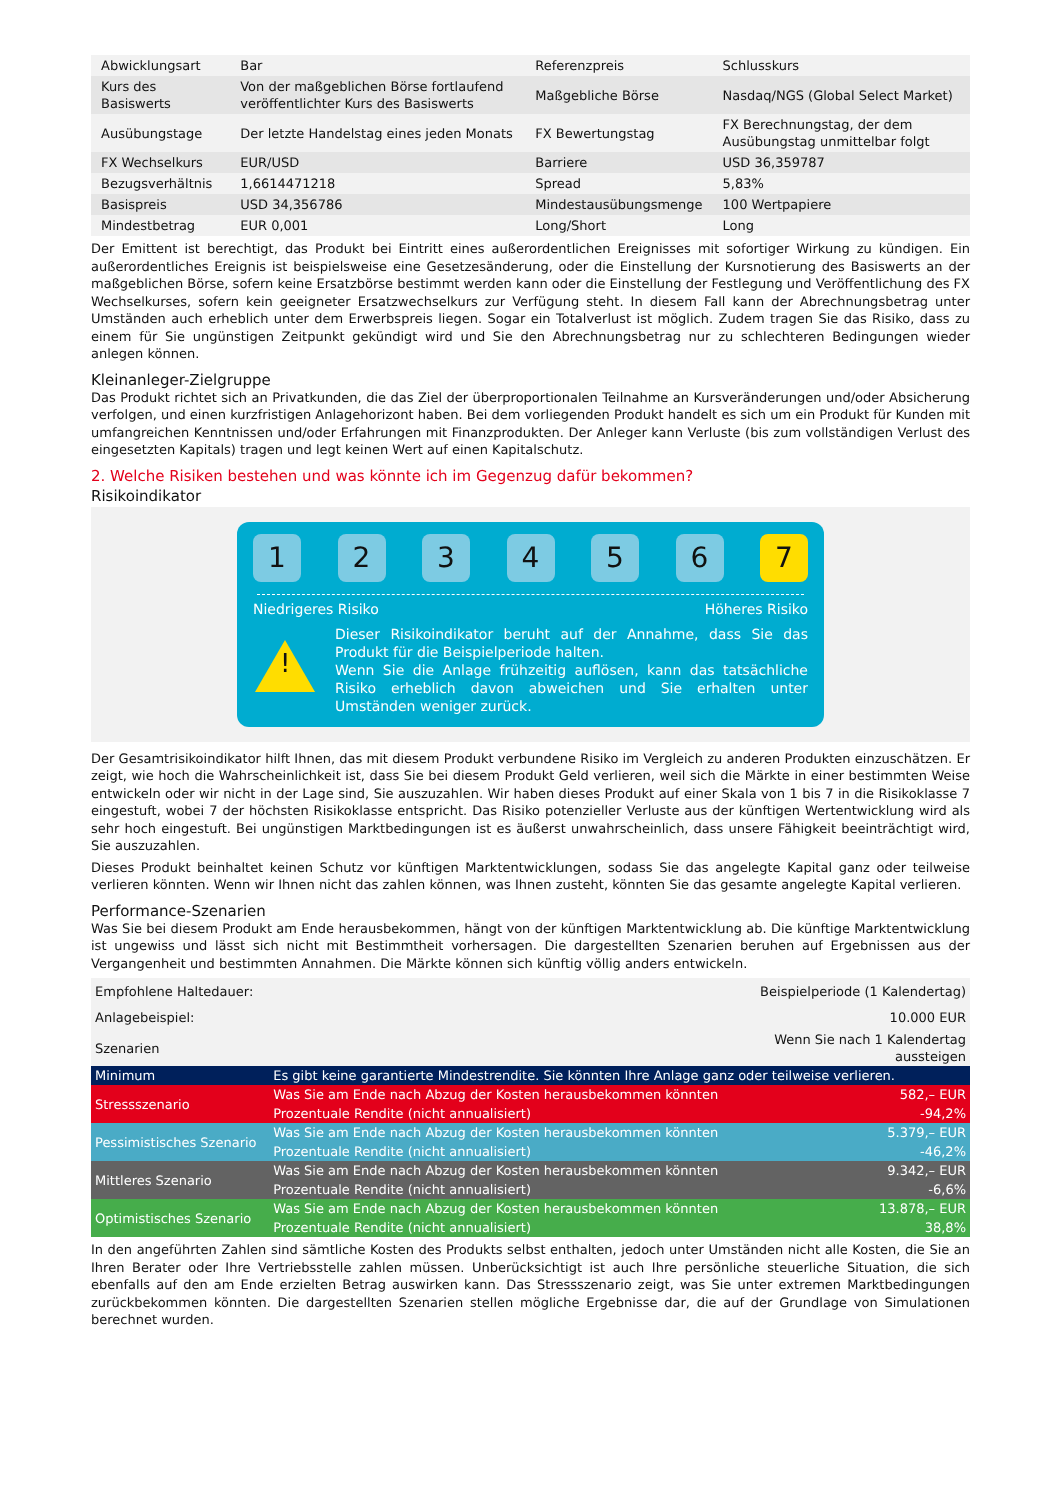| Abwicklungsart | Bar | Referenzpreis | Schlusskurs |
| Kurs des Basiswerts | Von der maßgeblichen Börse fortlaufend veröffentlichter Kurs des Basiswerts | Maßgebliche Börse | Nasdaq/NGS (Global Select Market) |
| Ausübungstage | Der letzte Handelstag eines jeden Monats | FX Bewertungstag | FX Berechnungstag, der dem Ausübungstag unmittelbar folgt |
| FX Wechselkurs | EUR/USD | Barriere | USD 36,359787 |
| Bezugsverhältnis | 1,6614471218 | Spread | 5,83% |
| Basispreis | USD 34,356786 | Mindestausübungsmenge | 100 Wertpapiere |
| Mindestbetrag | EUR 0,001 | Long/Short | Long |
Der Emittent ist berechtigt, das Produkt bei Eintritt eines außerordentlichen Ereignisses mit sofortiger Wirkung zu kündigen. Ein außerordentliches Ereignis ist beispielsweise eine Gesetzesänderung, oder die Einstellung der Kursnotierung des Basiswerts an der maßgeblichen Börse, sofern keine Ersatzbörse bestimmt werden kann oder die Einstellung der Festlegung und Veröffentlichung des FX Wechselkurses, sofern kein geeigneter Ersatzwechselkurs zur Verfügung steht. In diesem Fall kann der Abrechnungsbetrag unter Umständen auch erheblich unter dem Erwerbspreis liegen. Sogar ein Totalverlust ist möglich. Zudem tragen Sie das Risiko, dass zu einem für Sie ungünstigen Zeitpunkt gekündigt wird und Sie den Abrechnungsbetrag nur zu schlechteren Bedingungen wieder anlegen können.
Kleinanleger-Zielgruppe
Das Produkt richtet sich an Privatkunden, die das Ziel der überproportionalen Teilnahme an Kursveränderungen und/oder Absicherung verfolgen, und einen kurzfristigen Anlagehorizont haben. Bei dem vorliegenden Produkt handelt es sich um ein Produkt für Kunden mit umfangreichen Kenntnissen und/oder Erfahrungen mit Finanzprodukten. Der Anleger kann Verluste (bis zum vollständigen Verlust des eingesetzten Kapitals) tragen und legt keinen Wert auf einen Kapitalschutz.
2. Welche Risiken bestehen und was könnte ich im Gegenzug dafür bekommen?
Risikoindikator
1 2 3 4 5 6 7
Niedrigeres Risiko Höheres Risiko
!
Dieser Risikoindikator beruht auf der Annahme, dass Sie das Produkt für die Beispielperiode halten.
Wenn Sie die Anlage frühzeitig auflösen, kann das tatsächliche Risiko erheblich davon abweichen und Sie erhalten unter Umständen weniger zurück.
Der Gesamtrisikoindikator hilft Ihnen, das mit diesem Produkt verbundene Risiko im Vergleich zu anderen Produkten einzuschätzen. Er zeigt, wie hoch die Wahrscheinlichkeit ist, dass Sie bei diesem Produkt Geld verlieren, weil sich die Märkte in einer bestimmten Weise entwickeln oder wir nicht in der Lage sind, Sie auszuzahlen. Wir haben dieses Produkt auf einer Skala von 1 bis 7 in die Risikoklasse 7 eingestuft, wobei 7 der höchsten Risikoklasse entspricht. Das Risiko potenzieller Verluste aus der künftigen Wertentwicklung wird als sehr hoch eingestuft. Bei ungünstigen Marktbedingungen ist es äußerst unwahrscheinlich, dass unsere Fähigkeit beeinträchtigt wird, Sie auszuzahlen.
Dieses Produkt beinhaltet keinen Schutz vor künftigen Marktentwicklungen, sodass Sie das angelegte Kapital ganz oder teilweise verlieren könnten. Wenn wir Ihnen nicht das zahlen können, was Ihnen zusteht, könnten Sie das gesamte angelegte Kapital verlieren.
Performance-Szenarien
Was Sie bei diesem Produkt am Ende herausbekommen, hängt von der künftigen Marktentwicklung ab. Die künftige Marktentwicklung ist ungewiss und lässt sich nicht mit Bestimmtheit vorhersagen. Die dargestellten Szenarien beruhen auf Ergebnissen aus der Vergangenheit und bestimmten Annahmen. Die Märkte können sich künftig völlig anders entwickeln.
| Empfohlene Haltedauer: | | Beispielperiode (1 Kalendertag) |
| Anlagebeispiel: | | 10.000 EUR |
| Szenarien | | Wenn Sie nach 1 Kalendertag aussteigen |
| Minimum | Es gibt keine garantierte Mindestrendite. Sie könnten Ihre Anlage ganz oder teilweise verlieren. | |
| Stressszenario | Was Sie am Ende nach Abzug der Kosten herausbekommen könnten | 582,– EUR |
| | Prozentuale Rendite (nicht annualisiert) | -94,2% |
| Pessimistisches Szenario | Was Sie am Ende nach Abzug der Kosten herausbekommen könnten | 5.379,– EUR |
| | Prozentuale Rendite (nicht annualisiert) | -46,2% |
| Mittleres Szenario | Was Sie am Ende nach Abzug der Kosten herausbekommen könnten | 9.342,– EUR |
| | Prozentuale Rendite (nicht annualisiert) | -6,6% |
| Optimistisches Szenario | Was Sie am Ende nach Abzug der Kosten herausbekommen könnten | 13.878,– EUR |
| | Prozentuale Rendite (nicht annualisiert) | 38,8% |
In den angeführten Zahlen sind sämtliche Kosten des Produkts selbst enthalten, jedoch unter Umständen nicht alle Kosten, die Sie an Ihren Berater oder Ihre Vertriebsstelle zahlen müssen. Unberücksichtigt ist auch Ihre persönliche steuerliche Situation, die sich ebenfalls auf den am Ende erzielten Betrag auswirken kann. Das Stressszenario zeigt, was Sie unter extremen Marktbedingungen zurückbekommen könnten. Die dargestellten Szenarien stellen mögliche Ergebnisse dar, die auf der Grundlage von Simulationen berechnet wurden.